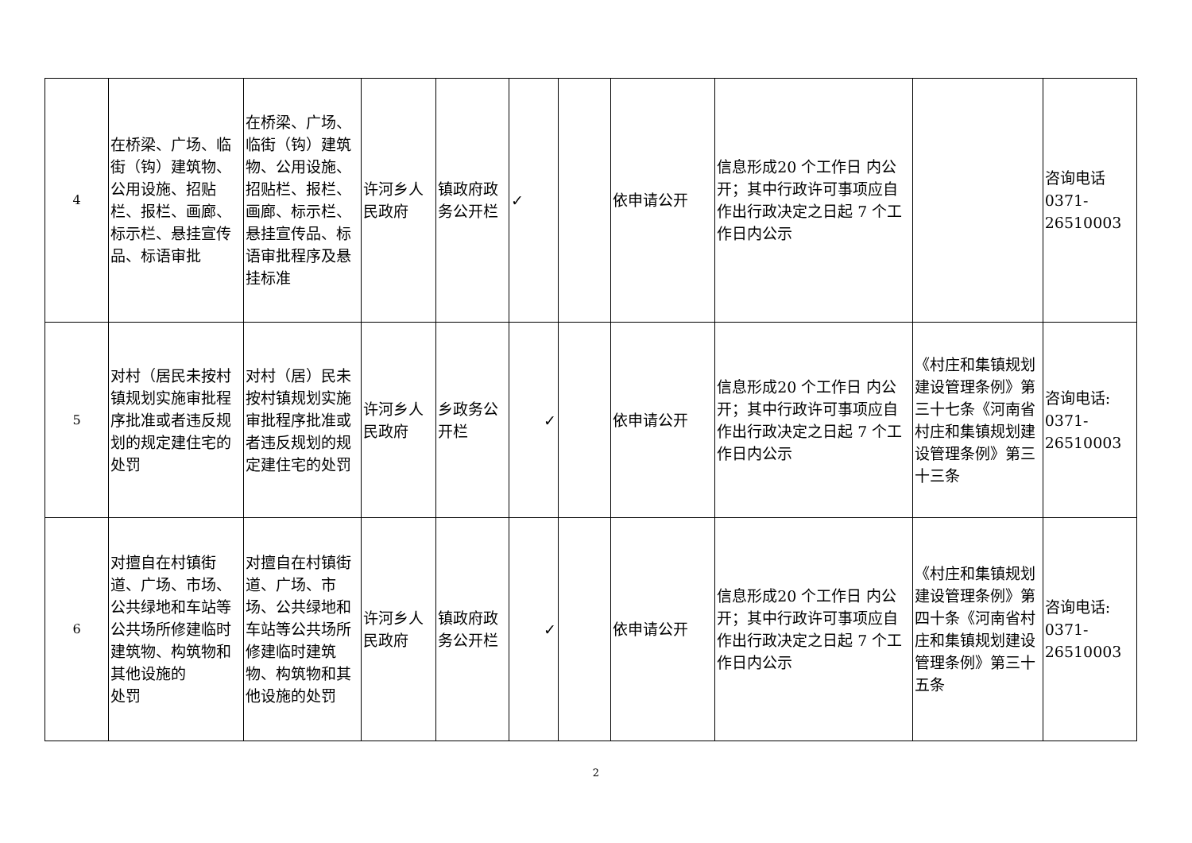| 4 | 在桥梁、广场、临街（钩）建筑物、公用设施、招贴栏、报栏、画廊、标示栏、悬挂宣传品、标语审批 | 在桥梁、广场、临街（钩）建筑物、公用设施、招贴栏、报栏、画廊、标示栏、悬挂宣传品、标语审批程序及悬挂标准 | 许河乡人民政府 | 镇政府政务公开栏 | ✓ | | 依申请公开 | 信息形成20 个工作日 内公 开；其中行政许可事项应自作出行政决定之日起 7 个工作日内公示 | | 咨询电话 0371-26510003 |
| 5 | 对村（居民未按村镇规划实施审批程序批准或者违反规划的规定建住宅的处罚 | 对村（居）民未按村镇规划实施审批程序批准或者违反规划的规定建住宅的处罚 | 许河乡人民政府 | 乡政务公开栏 | ✓ | | 依申请公开 | 信息形成20 个工作日 内公 开；其中行政许可事项应自作出行政决定之日起 7 个工作日内公示 | 《村庄和集镇规划建设管理条例》第三十七条《河南省村庄和集镇规划建设管理条例》第三十三条 | 咨询电话: 0371-26510003 |
| 6 | 对擅自在村镇街道、广场、市场、公共绿地和车站等公共场所修建临时建筑物、构筑物和其他设施的 处罚 | 对擅自在村镇街道、广场、市场、公共绿地和车站等公共场所修建临时建筑物、构筑物和其他设施的处罚 | 许河乡人民政府 | 镇政府政务公开栏 | ✓ | | 依申请公开 | 信息形成20 个工作日 内公 开；其中行政许可事项应自作出行政决定之日起 7 个工作日内公示 | 《村庄和集镇规划建设管理条例》第四十条《河南省村庄和集镇规划建设管理条例》第三十五条 | 咨询电话: 0371-26510003 |
2